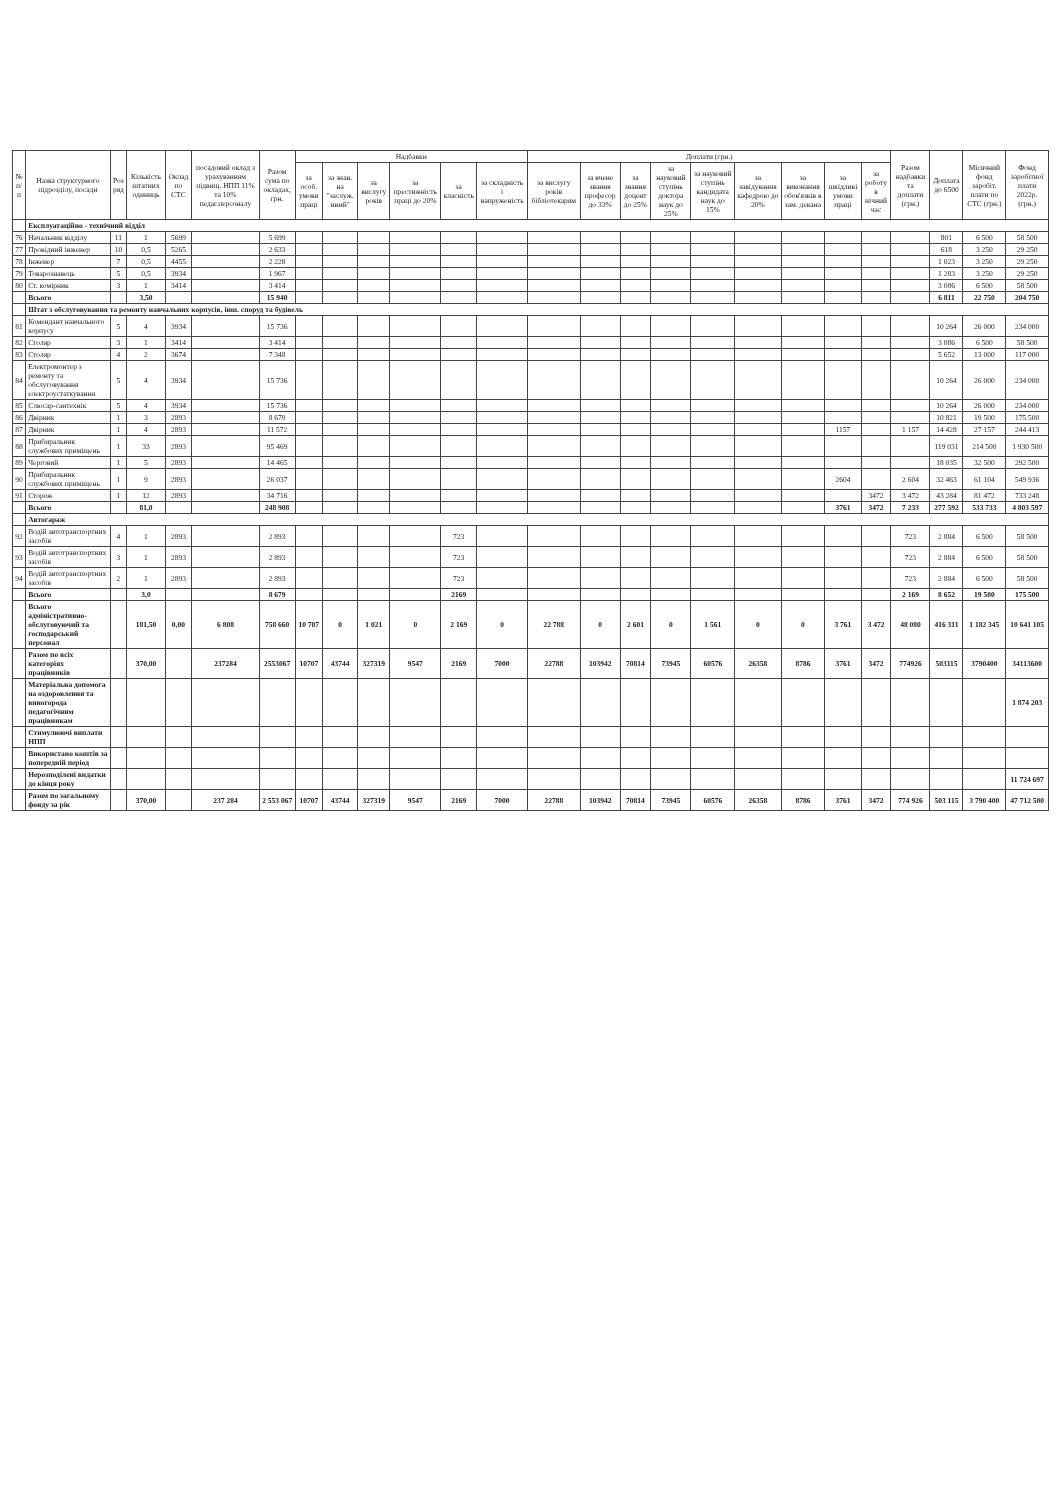| № п/п | Назва структурного підрозділу, посади | Роз ряд | Кількість штатних одиниць | Оклад по СТС | посадовий оклад з урахуванням підвищ. НПП 11% та 10% педаг.персоналу | Разом сума по окладах, грн. | Надбавки | | | | | | Доплати (грн.) | | | | | | | | | Разом надбавки та доплати (грн.) | Доплата до 6500 | Місячний фонд заробіт. плати по СТС (грн.) | Фонд заробітної плати 2022р. (грн.) |
| --- | --- | --- | --- | --- | --- | --- | --- | --- | --- | --- | --- | --- | --- | --- | --- | --- | --- | --- | --- | --- | --- | --- | --- | --- | --- |
| | | | | | | | за особ. умови праці | за знан. на "заслуж. нний" | за вислугу років | за престижність праці до 20% | за класність | за складність і напруженість | за вислугу років бібліотекарям | за вчене звання професор до 33% | за звання доцент до 25% | за науковий ступінь доктора наук до 25% | за науковий ступінь кандидата наук до 15% | за завідування кафедрою до 20% | за виконання обов'язків в зам. декана | за шкідливі умови праці | за роботу в нічний час | | | | |
| | Експлуатаційно - технічний відділ | | | | | | | | | | | | | | | | | | | | | | | | |
| 76 | Начальник відділу | 11 | 1 | 5699 | | 5 699 | | | | | | | | | | | | | | | | | 801 | 6 500 | 58 500 |
| 77 | Провідний інженер | 10 | 0,5 | 5265 | | 2 633 | | | | | | | | | | | | | | | | | 618 | 3 250 | 29 250 |
| 78 | Інженер | 7 | 0,5 | 4455 | | 2 228 | | | | | | | | | | | | | | | | | 1 023 | 3 250 | 29 250 |
| 79 | Товарознавець | 5 | 0,5 | 3934 | | 1 967 | | | | | | | | | | | | | | | | | 1 283 | 3 250 | 29 250 |
| 80 | Ст. комірник | 3 | 1 | 3414 | | 3 414 | | | | | | | | | | | | | | | | | 3 086 | 6 500 | 58 500 |
| | Всього | | 3,50 | | | 15 940 | | | | | | | | | | | | | | | | | 6 811 | 22 750 | 204 750 |
| | Штат з обслуговування та ремонту навчальних корпусів, інш. споруд та будівель | | | | | | | | | | | | | | | | | | | | | | | | |
| 81 | Комендант навчального корпусу | 5 | 4 | 3934 | | 15 736 | | | | | | | | | | | | | | | | | 10 264 | 26 000 | 234 000 |
| 82 | Столяр | 3 | 1 | 3414 | | 3 414 | | | | | | | | | | | | | | | | | 3 086 | 6 500 | 58 500 |
| 83 | Столяр | 4 | 2 | 3674 | | 7 348 | | | | | | | | | | | | | | | | | 5 652 | 13 000 | 117 000 |
| 84 | Електромонтер з ремонту та обслуговування електроустаткування | 5 | 4 | 3934 | | 15 736 | | | | | | | | | | | | | | | | | 10 264 | 26 000 | 234 000 |
| 85 | Слюсар-сантехнік | 5 | 4 | 3934 | | 15 736 | | | | | | | | | | | | | | | | | 10 264 | 26 000 | 234 000 |
| 86 | Двірник | 1 | 3 | 2893 | | 8 679 | | | | | | | | | | | | | | | | | 10 821 | 19 500 | 175 500 |
| 87 | Двірник | 1 | 4 | 2893 | | 11 572 | | | | | | | | | | | | | | 1157 | | 1 157 | 14 428 | 27 157 | 244 413 |
| 88 | Прибиральник службових приміщень | 1 | 33 | 2893 | | 95 469 | | | | | | | | | | | | | | | | | 119 031 | 214 500 | 1 930 500 |
| 89 | Черговий | 1 | 5 | 2893 | | 14 465 | | | | | | | | | | | | | | | | | 18 035 | 32 500 | 292 500 |
| 90 | Прибиральник службових приміщень | 1 | 9 | 2893 | | 26 037 | | | | | | | | | | | | | | 2604 | | 2 604 | 32 463 | 61 104 | 549 936 |
| 91 | Сторож | 1 | 12 | 2893 | | 34 716 | | | | | | | | | | | | | | | 3472 | 3 472 | 43 284 | 81 472 | 733 248 |
| | Всього | | 81,0 | | | 248 908 | | | | | | | | | | | | | | 3761 | 3472 | 7 233 | 277 592 | 533 733 | 4 803 597 |
| | Автогараж | | | | | | | | | | | | | | | | | | | | | | | | |
| 92 | Водій автотранспортних засобів | 4 | 1 | 2893 | | 2 893 | | | | | 723 | | | | | | | | | | | 723 | 2 884 | 6 500 | 58 500 |
| 93 | Водій автотранспортних засобів | 3 | 1 | 2893 | | 2 893 | | | | | 723 | | | | | | | | | | | 723 | 2 884 | 6 500 | 58 500 |
| 94 | Водій автотранспортних засобів | 2 | 1 | 2893 | | 2 893 | | | | | 723 | | | | | | | | | | | 723 | 2 884 | 6 500 | 58 500 |
| | Всього | | 3,0 | | | 8 679 | | | | | 2169 | | | | | | | | | | | 2 169 | 8 652 | 19 500 | 175 500 |
| | Всього адміністративно-обслуговуючий та господарський персонал | | 181,50 | 0,00 | 6 808 | 758 660 | 10 707 | 0 | 1 021 | 0 | 2 169 | 0 | 22 788 | 0 | 2 601 | 0 | 1 561 | 0 | 0 | 3 761 | 3 472 | 48 080 | 416 311 | 1 182 345 | 10 641 105 |
| | Разом по всіх категоріях працівників | | 370,00 | | 237284 | 2553067 | 10707 | 43744 | 327319 | 9547 | 2169 | 7000 | 22788 | 103942 | 70814 | 73945 | 60576 | 26358 | 8786 | 3761 | 3472 | 774926 | 503115 | 3790400 | 34113600 |
| | Матеріальна допомога на оздоровлення та виногорода педагогічним працівникам | | | | | | | | | | | | | | | | | | | | | | | | 1 874 203 |
| | Стимулюючі виплати НПП | | | | | | | | | | | | | | | | | | | | | | | | |
| | Використано коштів за попередній період | | | | | | | | | | | | | | | | | | | | | | | | |
| | Нерозподілені видатки до кінця року | | | | | | | | | | | | | | | | | | | | | | | | 11 724 697 |
| | Разом по загальному фонду за рік | | 370,00 | | 237 284 | 2 553 067 | 10707 | 43744 | 327319 | 9547 | 2169 | 7000 | 22788 | 103942 | 70814 | 73945 | 60576 | 26358 | 8786 | 3761 | 3472 | 774 926 | 503 115 | 3 790 400 | 47 712 500 |